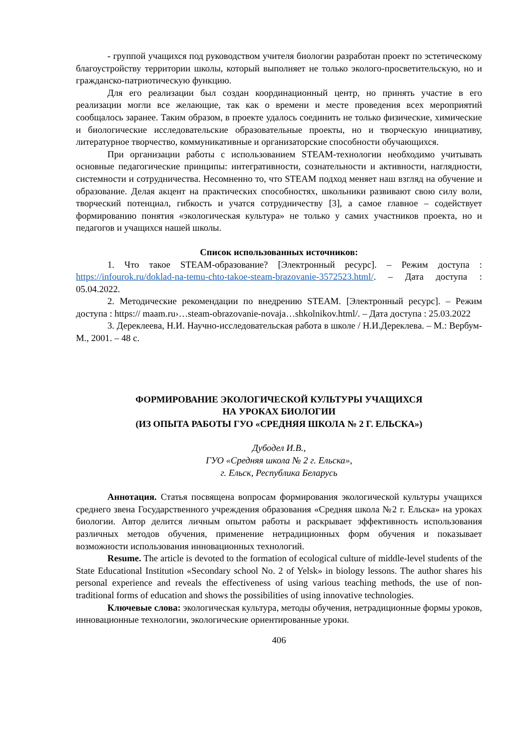- группой учащихся под руководством учителя биологии разработан проект по эстетическому благоустройству территории школы, который выполняет не только эколого-просветительскую, но и гражданско-патриотическую функцию.
Для его реализации был создан координационный центр, но принять участие в его реализации могли все желающие, так как о времени и месте проведения всех мероприятий сообщалось заранее. Таким образом, в проекте удалось соединить не только физические, химические и биологические исследовательские образовательные проекты, но и творческую инициативу, литературное творчество, коммуникативные и организаторские способности обучающихся.
При организации работы с использованием STEAM-технологии необходимо учитывать основные педагогические принципы: интегративности, сознательности и активности, наглядности, системности и сотрудничества. Несомненно то, что STEAM подход меняет наш взгляд на обучение и образование. Делая акцент на практических способностях, школьники развивают свою силу воли, творческий потенциал, гибкость и учатся сотрудничеству [3], а самое главное – содействует формированию понятия «экологическая культура» не только у самих участников проекта, но и педагогов и учащихся нашей школы.
Список использованных источников:
1. Что такое STEAM-образование? [Электронный ресурс]. – Режим доступа : https://infourok.ru/doklad-na-temu-chto-takoe-steam-brazovanie-3572523.html/. – Дата доступа : 05.04.2022.
2. Методические рекомендации по внедрению STEAM. [Электронный ресурс]. – Режим доступа : https:// maam.ru›…steam-obrazovanie-novaja…shkolnikov.html/. – Дата доступа : 25.03.2022
3. Дереклеева, Н.И. Научно-исследовательская работа в школе / Н.И.Дереклева. – М.: Вербум-М., 2001. – 48 с.
ФОРМИРОВАНИЕ ЭКОЛОГИЧЕСКОЙ КУЛЬТУРЫ УЧАЩИХСЯ
НА УРОКАХ БИОЛОГИИ
(ИЗ ОПЫТА РАБОТЫ ГУО «СРЕДНЯЯ ШКОЛА № 2 Г. ЕЛЬСКА»)
Дубодел И.В.,
ГУО «Средняя школа № 2 г. Ельска»,
г. Ельск, Республика Беларусь
Аннотация. Статья посвящена вопросам формирования экологической культуры учащихся среднего звена Государственного учреждения образования «Средняя школа №2 г. Ельска» на уроках биологии. Автор делится личным опытом работы и раскрывает эффективность использования различных методов обучения, применение нетрадиционных форм обучения и показывает возможности использования инновационных технологий.
Resume. The article is devoted to the formation of ecological culture of middle-level students of the State Educational Institution «Secondary school No. 2 of Yelsk» in biology lessons. The author shares his personal experience and reveals the effectiveness of using various teaching methods, the use of non-traditional forms of education and shows the possibilities of using innovative technologies.
Ключевые слова: экологическая культура, методы обучения, нетрадиционные формы уроков, инновационные технологии, экологические ориентированные уроки.
406